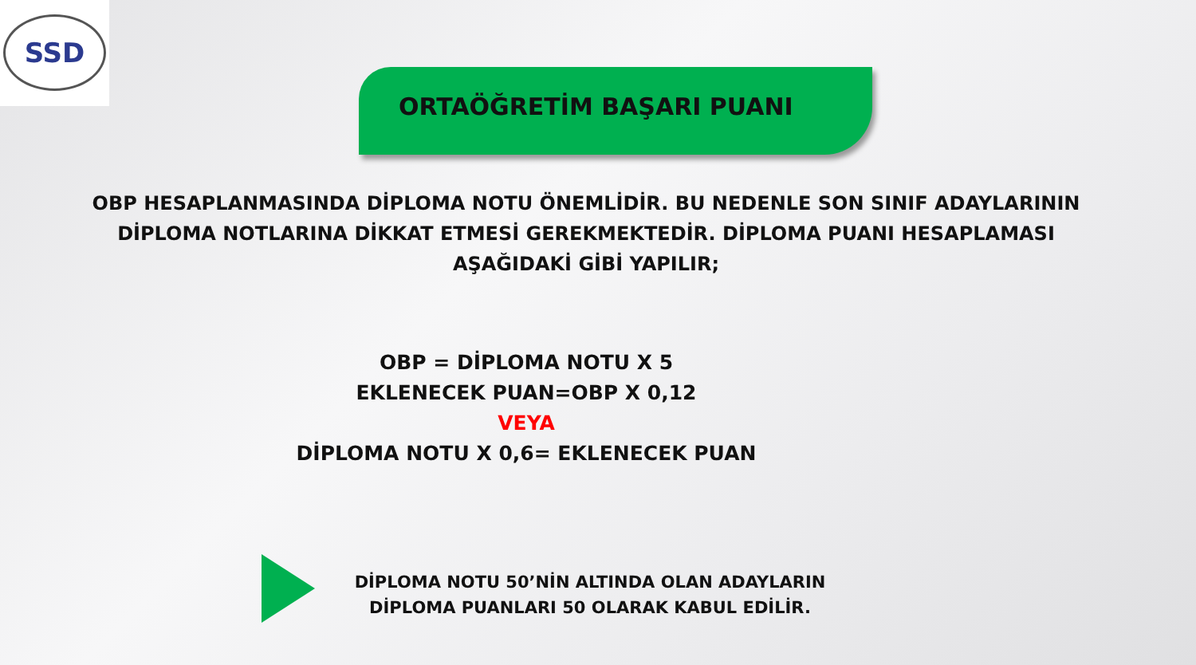SSD
ORTAÖĞRETİM BAŞARI PUANI
OBP HESAPLANMASINDA DİPLOMA NOTU ÖNEMLİDİR. BU NEDENLE SON SINIF ADAYLARININ DİPLOMA NOTLARINA DİKKAT ETMESİ GEREKMEKTEDİR. DİPLOMA PUANI HESAPLAMASI AŞAĞIDAKİ GİBİ YAPILIR;
OBP = DİPLOMA NOTU X 5
EKLENECEK PUAN=OBP X 0,12
VEYA
DİPLOMA NOTU X 0,6= EKLENECEK PUAN
DİPLOMA NOTU 50’NİN ALTINDA OLAN ADAYLARIN DİPLOMA PUANLARI 50 OLARAK KABUL EDİLİR.